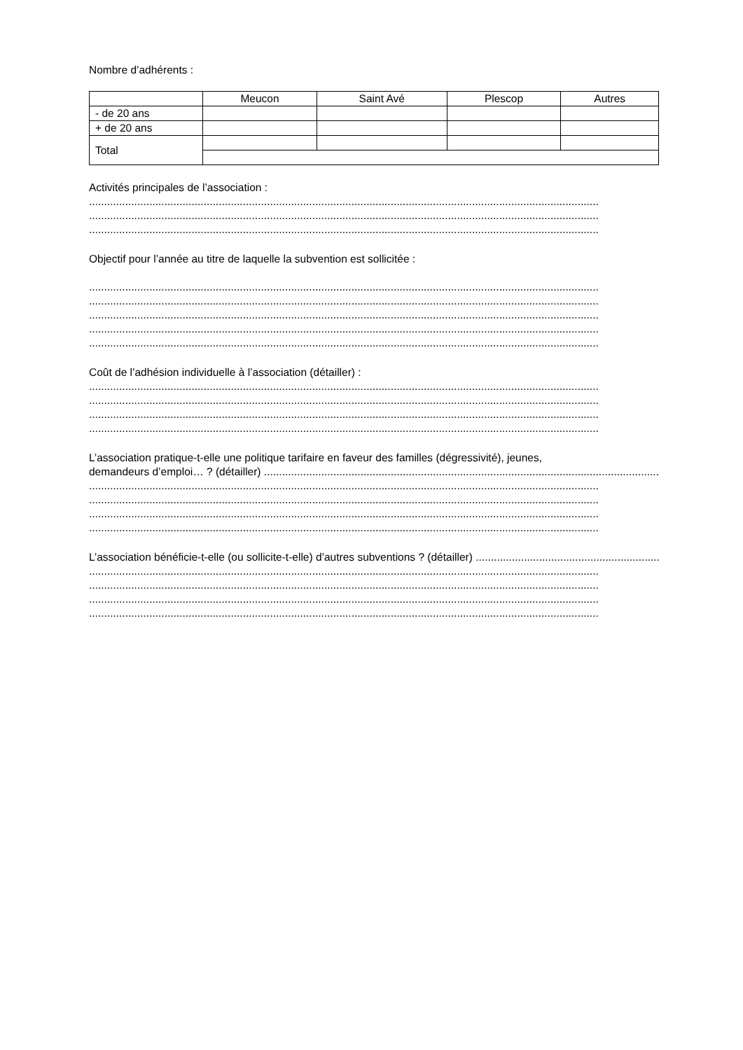Nombre d’adhérents :
| | Meucon | Saint Avé | Plescop | Autres |
| - de 20 ans | | | | |
| + de 20 ans | | | | |
| Total | | | | |
Activités principales de l’association :
.........................................................................................................................................................................
.........................................................................................................................................................................
.........................................................................................................................................................................
Objectif pour l’année au titre de laquelle la subvention est sollicitée :
.........................................................................................................................................................................
.........................................................................................................................................................................
.........................................................................................................................................................................
.........................................................................................................................................................................
.........................................................................................................................................................................
Coût de l’adhésion individuelle à l’association (détailler) :
.........................................................................................................................................................................
.........................................................................................................................................................................
.........................................................................................................................................................................
.........................................................................................................................................................................
L’association pratique-t-elle une politique tarifaire en faveur des familles (dégressivité), jeunes,
demandeurs d’emploi… ? (détailler) .........................................................................................................................................
.........................................................................................................................................................................
.........................................................................................................................................................................
.........................................................................................................................................................................
.........................................................................................................................................................................
L’association bénéficie-t-elle (ou sollicite-t-elle) d’autres subventions ? (détailler) .....................................................................
.........................................................................................................................................................................
.........................................................................................................................................................................
.........................................................................................................................................................................
.........................................................................................................................................................................